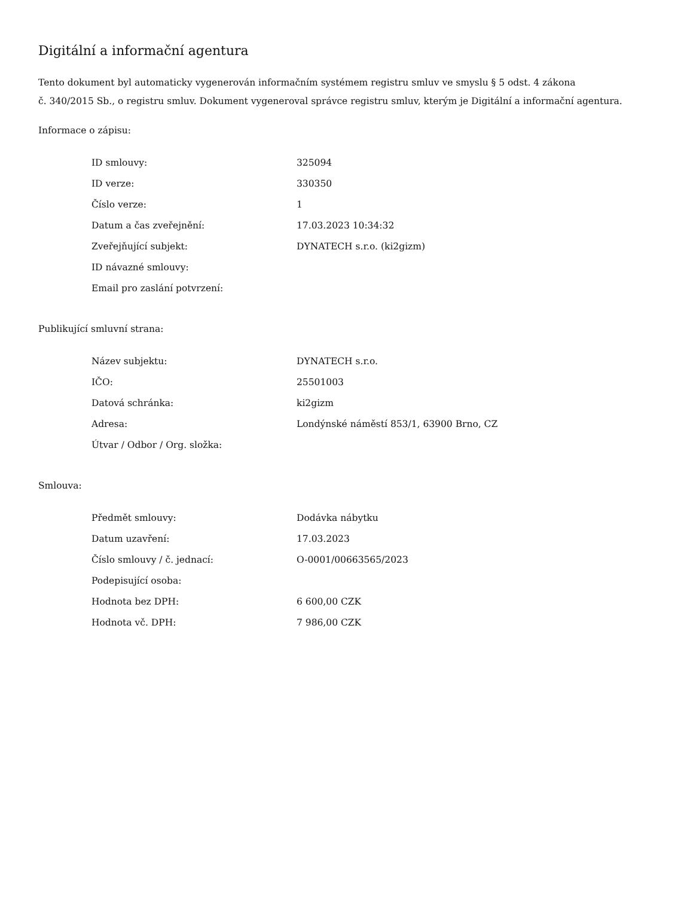Digitální a informační agentura
Tento dokument byl automaticky vygenerován informačním systémem registru smluv ve smyslu § 5 odst. 4 zákona
č. 340/2015 Sb., o registru smluv. Dokument vygeneroval správce registru smluv, kterým je Digitální a informační agentura.
Informace o zápisu:
| ID smlouvy: | 325094 |
| ID verze: | 330350 |
| Číslo verze: | 1 |
| Datum a čas zveřejnění: | 17.03.2023 10:34:32 |
| Zveřejňující subjekt: | DYNATECH s.r.o. (ki2gizm) |
| ID návazné smlouvy: | |
| Email pro zaslání potvrzení: | |
Publikující smluvní strana:
| Název subjektu: | DYNATECH s.r.o. |
| IČO: | 25501003 |
| Datová schránka: | ki2gizm |
| Adresa: | Londýnské náměstí 853/1, 63900 Brno, CZ |
| Útvar / Odbor / Org. složka: | |
Smlouva:
| Předmět smlouvy: | Dodávka nábytku |
| Datum uzavření: | 17.03.2023 |
| Číslo smlouvy / č. jednací: | O-0001/00663565/2023 |
| Podepisující osoba: | |
| Hodnota bez DPH: | 6 600,00 CZK |
| Hodnota vč. DPH: | 7 986,00 CZK |